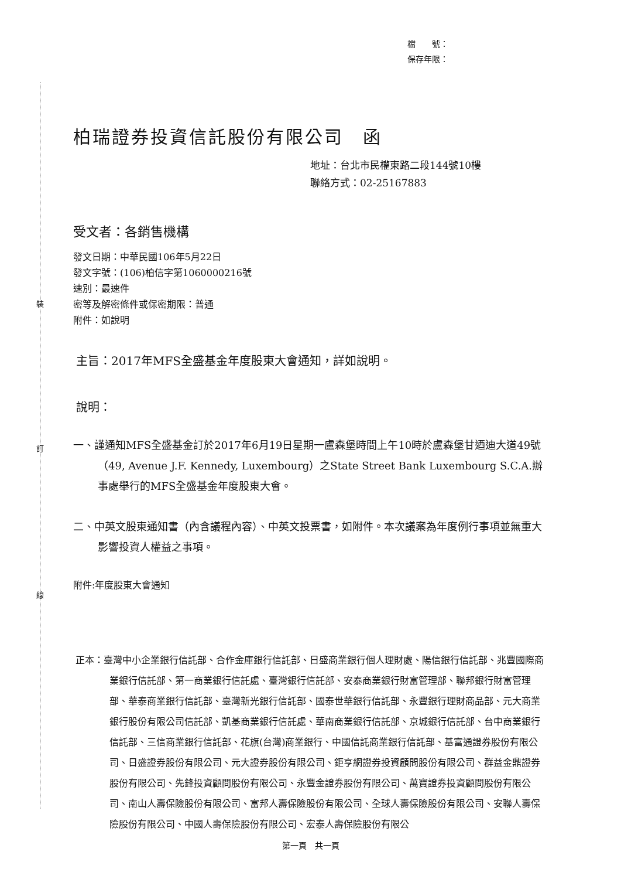裝
訂
線
檔　　號：
保存年限：
柏瑞證券投資信託股份有限公司　函
地址：台北市民權東路二段144號10樓
聯絡方式：02-25167883
受文者：各銷售機構
發文日期：中華民國106年5月22日
發文字號：(106)柏信字第1060000216號
速別：最速件
密等及解密條件或保密期限：普通
附件：如說明
主旨：2017年MFS全盛基金年度股東大會通知，詳如說明。
說明：
一、謹通知MFS全盛基金訂於2017年6月19日星期一盧森堡時間上午10時於盧森堡甘迺迪大道49號（49, Avenue J.F. Kennedy, Luxembourg）之State Street Bank Luxembourg S.C.A.辦事處舉行的MFS全盛基金年度股東大會。
二、中英文股東通知書（內含議程內容）、中英文投票書，如附件。本次議案為年度例行事項並無重大影響投資人權益之事項。
附件:年度股東大會通知
正本：臺灣中小企業銀行信託部、合作金庫銀行信託部、日盛商業銀行個人理財處、陽信銀行信託部、兆豐國際商業銀行信託部、第一商業銀行信託處、臺灣銀行信託部、安泰商業銀行財富管理部、聯邦銀行財富管理部、華泰商業銀行信託部、臺灣新光銀行信託部、國泰世華銀行信託部、永豐銀行理財商品部、元大商業銀行股份有限公司信託部、凱基商業銀行信託處、華南商業銀行信託部、京城銀行信託部、台中商業銀行信託部、三信商業銀行信託部、花旗(台灣)商業銀行、中國信託商業銀行信託部、基富通證券股份有限公司、日盛證券股份有限公司、元大證券股份有限公司、鉅亨網證券投資顧問股份有限公司、群益金鼎證券股份有限公司、先鋒投資顧問股份有限公司、永豐金證券股份有限公司、萬寶證券投資顧問股份有限公司、南山人壽保險股份有限公司、富邦人壽保險股份有限公司、全球人壽保險股份有限公司、安聯人壽保險股份有限公司、中國人壽保險股份有限公司、宏泰人壽保險股份有限公
第一頁　共一頁